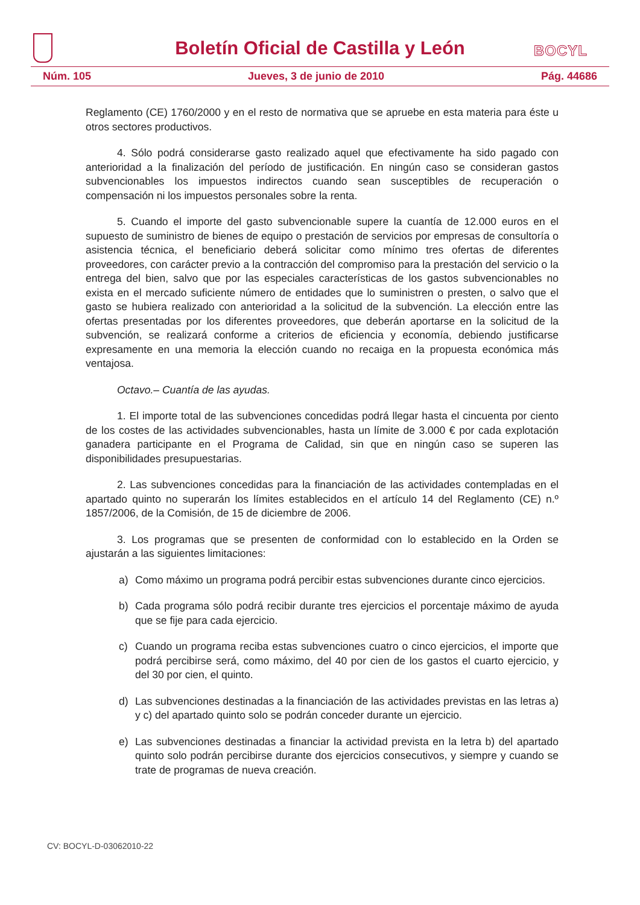Boletín Oficial de Castilla y León
BOCYL
Núm. 105 Jueves, 3 de junio de 2010 Pág. 44686
Reglamento (CE) 1760/2000 y en el resto de normativa que se apruebe en esta materia para éste u otros sectores productivos.
4. Sólo podrá considerarse gasto realizado aquel que efectivamente ha sido pagado con anterioridad a la finalización del período de justificación. En ningún caso se consideran gastos subvencionables los impuestos indirectos cuando sean susceptibles de recuperación o compensación ni los impuestos personales sobre la renta.
5. Cuando el importe del gasto subvencionable supere la cuantía de 12.000 euros en el supuesto de suministro de bienes de equipo o prestación de servicios por empresas de consultoría o asistencia técnica, el beneficiario deberá solicitar como mínimo tres ofertas de diferentes proveedores, con carácter previo a la contracción del compromiso para la prestación del servicio o la entrega del bien, salvo que por las especiales características de los gastos subvencionables no exista en el mercado suficiente número de entidades que lo suministren o presten, o salvo que el gasto se hubiera realizado con anterioridad a la solicitud de la subvención. La elección entre las ofertas presentadas por los diferentes proveedores, que deberán aportarse en la solicitud de la subvención, se realizará conforme a criterios de eficiencia y economía, debiendo justificarse expresamente en una memoria la elección cuando no recaiga en la propuesta económica más ventajosa.
Octavo.– Cuantía de las ayudas.
1. El importe total de las subvenciones concedidas podrá llegar hasta el cincuenta por ciento de los costes de las actividades subvencionables, hasta un límite de 3.000 € por cada explotación ganadera participante en el Programa de Calidad, sin que en ningún caso se superen las disponibilidades presupuestarias.
2. Las subvenciones concedidas para la financiación de las actividades contempladas en el apartado quinto no superarán los límites establecidos en el artículo 14 del Reglamento (CE) n.º 1857/2006, de la Comisión, de 15 de diciembre de 2006.
3. Los programas que se presenten de conformidad con lo establecido en la Orden se ajustarán a las siguientes limitaciones:
a) Como máximo un programa podrá percibir estas subvenciones durante cinco ejercicios.
b) Cada programa sólo podrá recibir durante tres ejercicios el porcentaje máximo de ayuda que se fije para cada ejercicio.
c) Cuando un programa reciba estas subvenciones cuatro o cinco ejercicios, el importe que podrá percibirse será, como máximo, del 40 por cien de los gastos el cuarto ejercicio, y del 30 por cien, el quinto.
d) Las subvenciones destinadas a la financiación de las actividades previstas en las letras a) y c) del apartado quinto solo se podrán conceder durante un ejercicio.
e) Las subvenciones destinadas a financiar la actividad prevista en la letra b) del apartado quinto solo podrán percibirse durante dos ejercicios consecutivos, y siempre y cuando se trate de programas de nueva creación.
CV: BOCYL-D-03062010-22